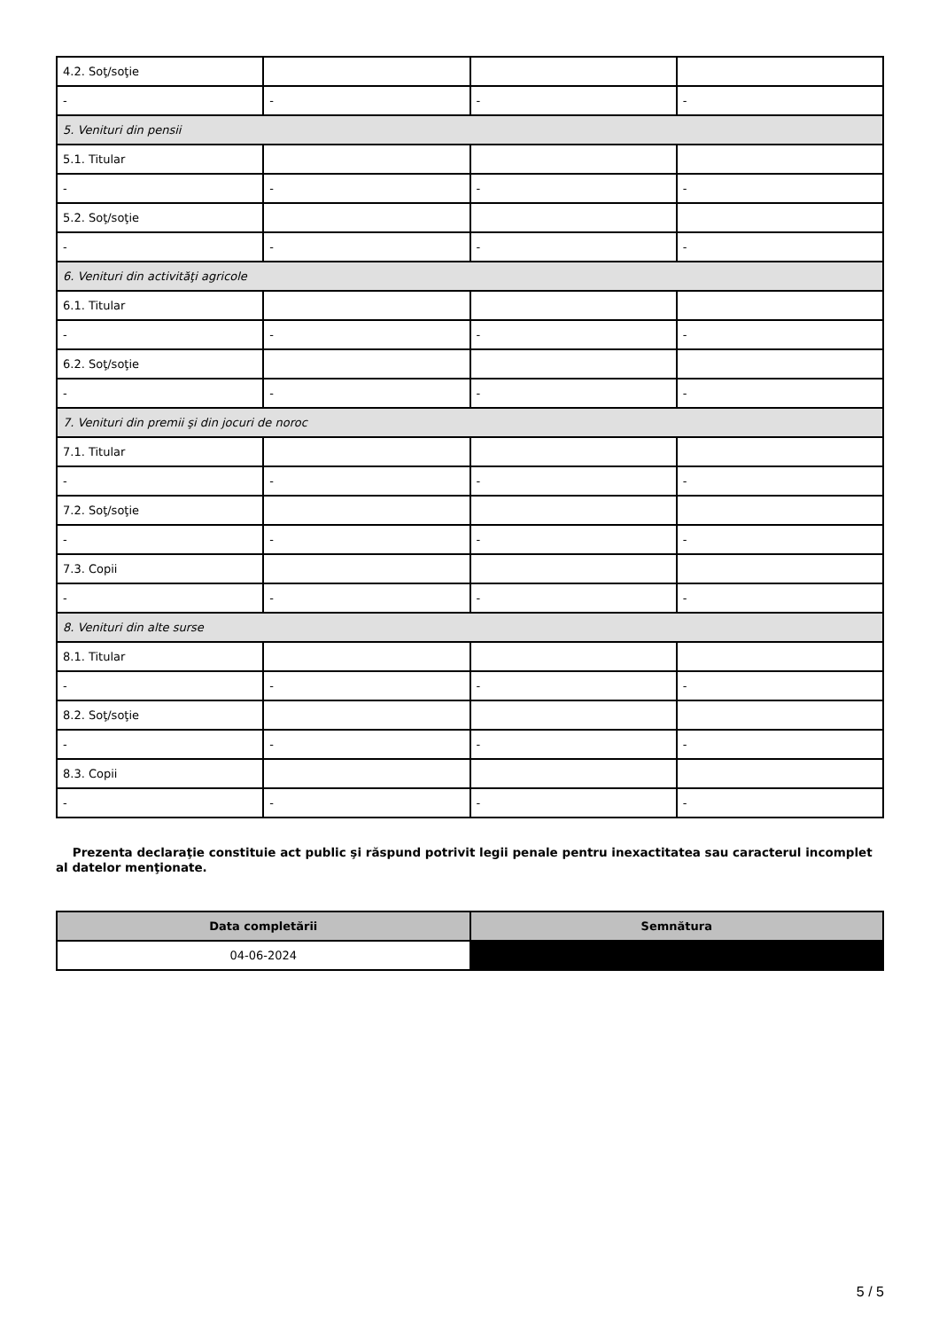| 4.2. Soţ/soţie | | | |
| - | - | - | - |
| 5. Venituri din pensii | | | |
| 5.1. Titular | | | |
| - | - | - | - |
| 5.2. Soţ/soţie | | | |
| - | - | - | - |
| 6. Venituri din activităţi agricole | | | |
| 6.1. Titular | | | |
| - | - | - | - |
| 6.2. Soţ/soţie | | | |
| - | - | - | - |
| 7. Venituri din premii şi din jocuri de noroc | | | |
| 7.1. Titular | | | |
| - | - | - | - |
| 7.2. Soţ/soţie | | | |
| - | - | - | - |
| 7.3. Copii | | | |
| - | - | - | - |
| 8. Venituri din alte surse | | | |
| 8.1. Titular | | | |
| - | - | - | - |
| 8.2. Soţ/soţie | | | |
| - | - | - | - |
| 8.3. Copii | | | |
| - | - | - | - |
Prezenta declaraţie constituie act public şi răspund potrivit legii penale pentru inexactitatea sau caracterul incomplet al datelor menţionate.
| Data completării | Semnătura |
| --- | --- |
| 04-06-2024 | |
5 / 5